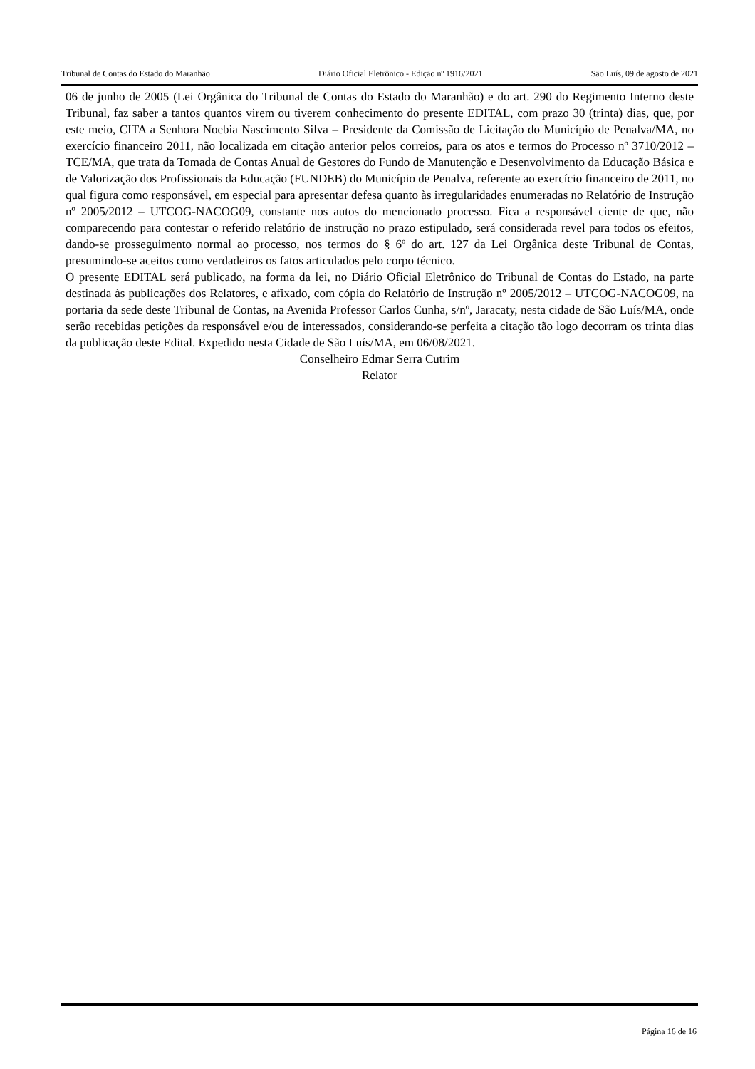Tribunal de Contas do Estado do Maranhão Diário Oficial Eletrônico - Edição nº 1916/2021 São Luís, 09 de agosto de 2021
06 de junho de 2005 (Lei Orgânica do Tribunal de Contas do Estado do Maranhão) e do art. 290 do Regimento Interno deste Tribunal, faz saber a tantos quantos virem ou tiverem conhecimento do presente EDITAL, com prazo 30 (trinta) dias, que, por este meio, CITA a Senhora Noebia Nascimento Silva – Presidente da Comissão de Licitação do Município de Penalva/MA, no exercício financeiro 2011, não localizada em citação anterior pelos correios, para os atos e termos do Processo nº 3710/2012 – TCE/MA, que trata da Tomada de Contas Anual de Gestores do Fundo de Manutenção e Desenvolvimento da Educação Básica e de Valorização dos Profissionais da Educação (FUNDEB) do Município de Penalva, referente ao exercício financeiro de 2011, no qual figura como responsável, em especial para apresentar defesa quanto às irregularidades enumeradas no Relatório de Instrução nº 2005/2012 – UTCOG-NACOG09, constante nos autos do mencionado processo. Fica a responsável ciente de que, não comparecendo para contestar o referido relatório de instrução no prazo estipulado, será considerada revel para todos os efeitos, dando-se prosseguimento normal ao processo, nos termos do § 6º do art. 127 da Lei Orgânica deste Tribunal de Contas, presumindo-se aceitos como verdadeiros os fatos articulados pelo corpo técnico.
O presente EDITAL será publicado, na forma da lei, no Diário Oficial Eletrônico do Tribunal de Contas do Estado, na parte destinada às publicações dos Relatores, e afixado, com cópia do Relatório de Instrução nº 2005/2012 – UTCOG-NACOG09, na portaria da sede deste Tribunal de Contas, na Avenida Professor Carlos Cunha, s/nº, Jaracaty, nesta cidade de São Luís/MA, onde serão recebidas petições da responsável e/ou de interessados, considerando-se perfeita a citação tão logo decorram os trinta dias da publicação deste Edital. Expedido nesta Cidade de São Luís/MA, em 06/08/2021.
Conselheiro Edmar Serra Cutrim
Relator
Página 16 de 16